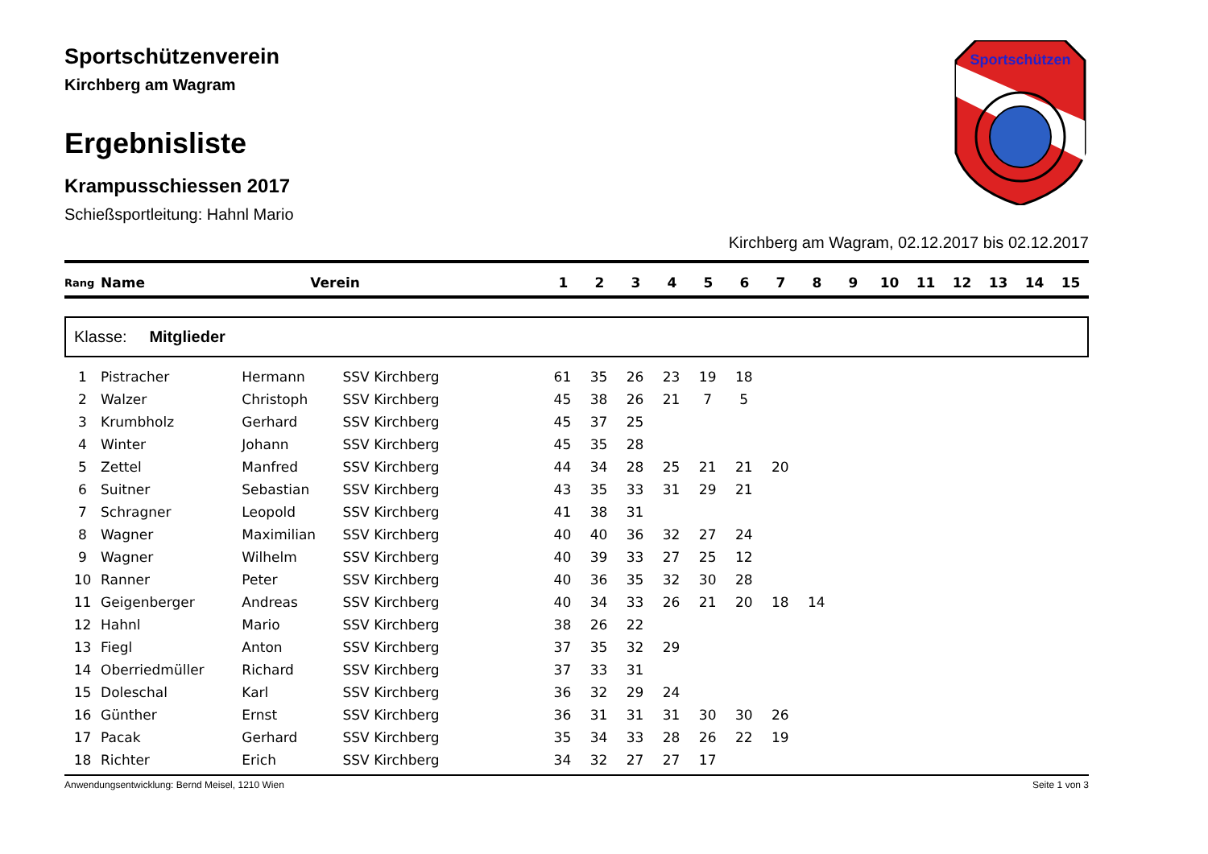Sportschützen
Sportschützenverein
Kirchberg am Wagram
Ergebnisliste
Krampusschiessen 2017
Schießsportleitung: Hahnl Mario
Kirchberg am Wagram, 02.12.2017 bis 02.12.2017
| Rang | Name | Verein | 1 | 2 | 3 | 4 | 5 | 6 | 7 | 8 | 9 | 10 | 11 | 12 | 13 | 14 | 15 |
| --- | --- | --- | --- | --- | --- | --- | --- | --- | --- | --- | --- | --- | --- | --- | --- | --- | --- |
Klasse: Mitglieder
| 1 | Pistracher | Hermann | SSV Kirchberg | 61 | 35 | 26 | 23 | 19 | 18 | | | | | | | | | |
| 2 | Walzer | Christoph | SSV Kirchberg | 45 | 38 | 26 | 21 | 7 | 5 | | | | | | | | | |
| 3 | Krumbholz | Gerhard | SSV Kirchberg | 45 | 37 | 25 | | | | | | | | | | | | |
| 4 | Winter | Johann | SSV Kirchberg | 45 | 35 | 28 | | | | | | | | | | | | |
| 5 | Zettel | Manfred | SSV Kirchberg | 44 | 34 | 28 | 25 | 21 | 21 | 20 | | | | | | | | |
| 6 | Suitner | Sebastian | SSV Kirchberg | 43 | 35 | 33 | 31 | 29 | 21 | | | | | | | | | |
| 7 | Schragner | Leopold | SSV Kirchberg | 41 | 38 | 31 | | | | | | | | | | | | |
| 8 | Wagner | Maximilian | SSV Kirchberg | 40 | 40 | 36 | 32 | 27 | 24 | | | | | | | | | |
| 9 | Wagner | Wilhelm | SSV Kirchberg | 40 | 39 | 33 | 27 | 25 | 12 | | | | | | | | | |
| 10 | Ranner | Peter | SSV Kirchberg | 40 | 36 | 35 | 32 | 30 | 28 | | | | | | | | | |
| 11 | Geigenberger | Andreas | SSV Kirchberg | 40 | 34 | 33 | 26 | 21 | 20 | 18 | 14 | | | | | | | |
| 12 | Hahnl | Mario | SSV Kirchberg | 38 | 26 | 22 | | | | | | | | | | | | |
| 13 | Fiegl | Anton | SSV Kirchberg | 37 | 35 | 32 | 29 | | | | | | | | | | | |
| 14 | Oberriedmüller | Richard | SSV Kirchberg | 37 | 33 | 31 | | | | | | | | | | | | |
| 15 | Doleschal | Karl | SSV Kirchberg | 36 | 32 | 29 | 24 | | | | | | | | | | | |
| 16 | Günther | Ernst | SSV Kirchberg | 36 | 31 | 31 | 31 | 30 | 30 | 26 | | | | | | | | |
| 17 | Pacak | Gerhard | SSV Kirchberg | 35 | 34 | 33 | 28 | 26 | 22 | 19 | | | | | | | | |
| 18 | Richter | Erich | SSV Kirchberg | 34 | 32 | 27 | 27 | 17 | | | | | | | | | | |
Anwendungsentwicklung: Bernd Meisel, 1210 Wien Seite 1 von 3